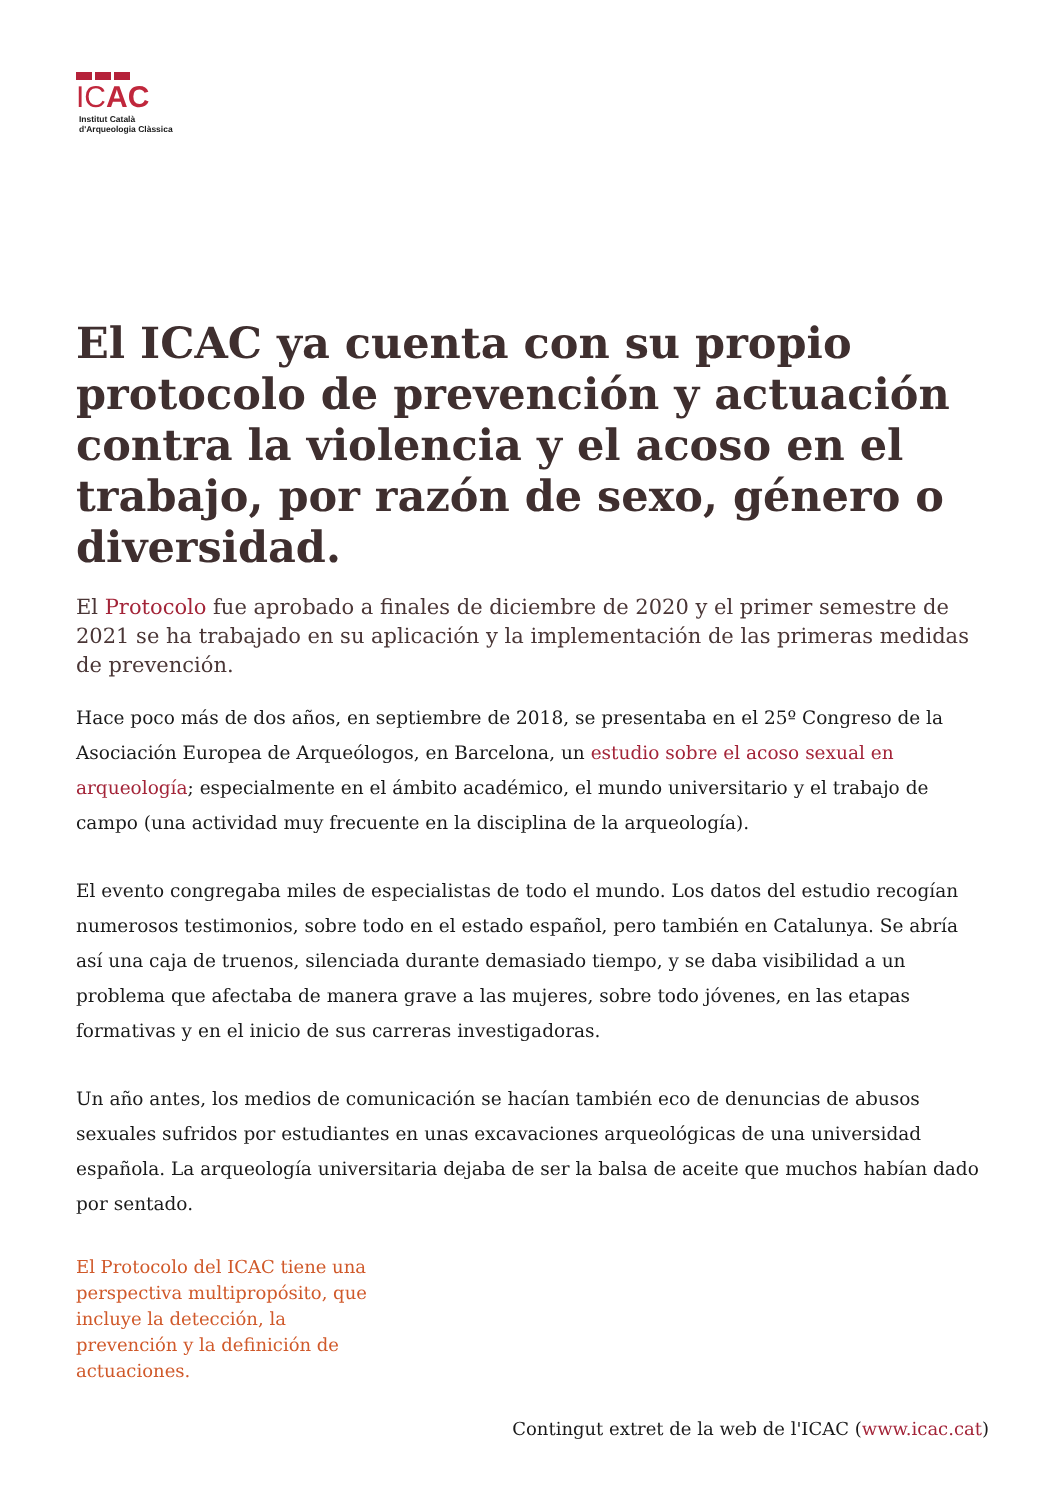ICAC
Institut Català
d'Arqueologia Clàssica
El ICAC ya cuenta con su propio protocolo de prevención y actuación contra la violencia y el acoso en el trabajo, por razón de sexo, género o diversidad.
El Protocolo fue aprobado a finales de diciembre de 2020 y el primer semestre de 2021 se ha trabajado en su aplicación y la implementación de las primeras medidas de prevención.
Hace poco más de dos años, en septiembre de 2018, se presentaba en el 25º Congreso de la Asociación Europea de Arqueólogos, en Barcelona, un estudio sobre el acoso sexual en arqueología; especialmente en el ámbito académico, el mundo universitario y el trabajo de campo (una actividad muy frecuente en la disciplina de la arqueología).
El evento congregaba miles de especialistas de todo el mundo. Los datos del estudio recogían numerosos testimonios, sobre todo en el estado español, pero también en Catalunya. Se abría así una caja de truenos, silenciada durante demasiado tiempo, y se daba visibilidad a un problema que afectaba de manera grave a las mujeres, sobre todo jóvenes, en las etapas formativas y en el inicio de sus carreras investigadoras.
Un año antes, los medios de comunicación se hacían también eco de denuncias de abusos sexuales sufridos por estudiantes en unas excavaciones arqueológicas de una universidad española. La arqueología universitaria dejaba de ser la balsa de aceite que muchos habían dado por sentado.
El Protocolo del ICAC tiene una perspectiva multipropósito, que incluye la detección, la prevención y la definición de actuaciones.
Contingut extret de la web de l'ICAC (www.icac.cat)